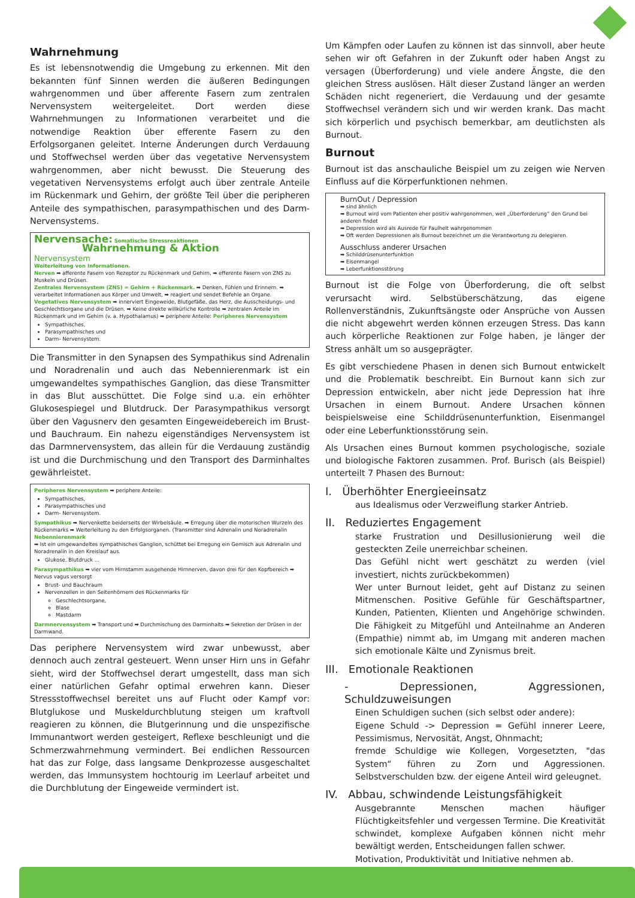Wahrnehmung
Es ist lebensnotwendig die Umgebung zu erkennen. Mit den bekannten fünf Sinnen werden die äußeren Bedingungen wahrgenommen und über afferente Fasern zum zentralen Nervensystem weitergeleitet. Dort werden diese Wahrnehmungen zu Informationen verarbeitet und die notwendige Reaktion über efferente Fasern zu den Erfolgsorganen geleitet. Interne Änderungen durch Verdauung und Stoffwechsel werden über das vegetative Nervensystem wahrgenommen, aber nicht bewusst. Die Steuerung des vegetativen Nervensystems erfolgt auch über zentrale Anteile im Rückenmark und Gehirn, der größte Teil über die peripheren Anteile des sympathischen, parasympathischen und des Darm-Nervensystems.
Nervensache: Somatische Stressreaktionen
Wahrnehmung & Aktion
Nervensystem
Weiterleitung von Informationen.
Nerven ➡ afferente Fasern von Rezeptor zu Rückenmark und Gehirn, ➡ efferente Fasern von ZNS zu Muskeln und Drüsen.
Zentrales Nervensystem (ZNS) = Gehirn + Rückenmark. ➡ Denken, Fühlen und Erinnern. ➡ verarbeitet Informationen aus Körper und Umwelt, ➡ reagiert und sendet Befehle an Organe.
Vegetatives Nervensystem ➡ innerviert Eingeweide, Blutgefäße, das Herz, die Ausscheidungs- und Geschlechtsorgane und die Drüsen. ➡ Keine direkte willkürliche Kontrolle ➡ zentralen Anteile im Rückenmark und im Gehirn (v. a. Hypothalamus) ➡ periphere Anteile: Peripheres Nervensystem
Sympathisches,
Parasympathisches und
Darm- Nervensystem.
Die Transmitter in den Synapsen des Sympathikus sind Adrenalin und Noradrenalin und auch das Nebennierenmark ist ein umgewandeltes sympathisches Ganglion, das diese Transmitter in das Blut ausschüttet. Die Folge sind u.a. ein erhöhter Glukosespiegel und Blutdruck. Der Parasympathikus versorgt über den Vagusnerv den gesamten Eingeweidebereich im Brust- und Bauchraum. Ein nahezu eigenständiges Nervensystem ist das Darmnervensystem, das allein für die Verdauung zuständig ist und die Durchmischung und den Transport des Darminhaltes gewährleistet.
Peripheres Nervensystem ➡ periphere Anteile:
Sympathisches,
Parasympathisches und
Darm- Nervensystem.
Sympathikus ➡ Nervenkette beiderseits der Wirbelsäule. ➡ Erregung über die motorischen Wurzeln des Rückenmarks ➡ Weiterleitung zu den Erfolgsorganen. (Transmitter sind Adrenalin und Noradrenalin
Nebennierenmark
➡ Ist ein umgewandeltes sympathisches Ganglion, schüttet bei Erregung ein Gemisch aus Adrenalin und Noradrenalin in den Kreislauf aus.
Glukose, Blutdruck ...
Parasympathikus ➡ vier vom Hirnstamm ausgehende Hirnnerven, davon drei für den Kopfbereich ➡ Nervus vagus versorgt
Brust- und Bauchraum
Nervenzellen in den Seitenhörnern des Rückenmarks für
Geschlechtsorgane,
Blase
Mastdarm
Darmnervensystem ➡ Transport und ➡ Durchmischung des Darminhalts ➡ Sekretion der Drüsen in der Darmwand.
Das periphere Nervensystem wird zwar unbewusst, aber dennoch auch zentral gesteuert. Wenn unser Hirn uns in Gefahr sieht, wird der Stoffwechsel derart umgestellt, dass man sich einer natürlichen Gefahr optimal erwehren kann. Dieser Stressstoffwechsel bereitet uns auf Flucht oder Kampf vor: Blutglukose und Muskeldurchblutung steigen um kraftvoll reagieren zu können, die Blutgerinnung und die unspezifische Immunantwort werden gesteigert, Reflexe beschleunigt und die Schmerzwahrnehmung vermindert. Bei endlichen Ressourcen hat das zur Folge, dass langsame Denkprozesse ausgeschaltet werden, das Immunsystem hochtourig im Leerlauf arbeitet und die Durchblutung der Eingeweide vermindert ist.
Um Kämpfen oder Laufen zu können ist das sinnvoll, aber heute sehen wir oft Gefahren in der Zukunft oder haben Angst zu versagen (Überforderung) und viele andere Ängste, die den gleichen Stress auslösen. Hält dieser Zustand länger an werden Schäden nicht regeneriert, die Verdauung und der gesamte Stoffwechsel verändern sich und wir werden krank. Das macht sich körperlich und psychisch bemerkbar, am deutlichsten als Burnout.
Burnout
Burnout ist das anschauliche Beispiel um zu zeigen wie Nerven Einfluss auf die Körperfunktionen nehmen.
BurnOut / Depression
➡ sind ähnlich
➡ Burnout wird vom Patienten eher positiv wahrgenommen, weil „Überforderung“ den Grund bei anderen findet
➡ Depression wird als Ausrede für Faulheit wahrgenommen
➡ Oft werden Depressionen als Burnout bezeichnet um die Verantwortung zu delegieren.
Ausschluss anderer Ursachen
➡ Schilddrüsenunterfunktion
➡ Eisenmangel
➡ Leberfunktionsstörung
Burnout ist die Folge von Überforderung, die oft selbst verursacht wird. Selbstüberschätzung, das eigene Rollenverständnis, Zukunftsängste oder Ansprüche von Aussen die nicht abgewehrt werden können erzeugen Stress. Das kann auch körperliche Reaktionen zur Folge haben, je länger der Stress anhält um so ausgeprägter.
Es gibt verschiedene Phasen in denen sich Burnout entwickelt und die Problematik beschreibt. Ein Burnout kann sich zur Depression entwickeln, aber nicht jede Depression hat ihre Ursachen in einem Burnout. Andere Ursachen können beispielsweise eine Schilddrüsenunterfunktion, Eisenmangel oder eine Leberfunktionsstörung sein.
Als Ursachen eines Burnout kommen psychologische, soziale und biologische Faktoren zusammen. Prof. Burisch (als Beispiel) unterteilt 7 Phasen des Burnout:
I. Überhöhter Energieeinsatz
aus Idealismus oder Verzweiflung starker Antrieb.
II. Reduziertes Engagement
starke Frustration und Desillusionierung weil die gesteckten Zeile unerreichbar scheinen.
Das Gefühl nicht wert geschätzt zu werden (viel investiert, nichts zurückbekommen)
Wer unter Burnout leidet, geht auf Distanz zu seinen Mitmenschen. Positive Gefühle für Geschäftspartner, Kunden, Patienten, Klienten und Angehörige schwinden. Die Fähigkeit zu Mitgefühl und Anteilnahme an Anderen (Empathie) nimmt ab, im Umgang mit anderen machen sich emotionale Kälte und Zynismus breit.
III. Emotionale Reaktionen
- Depressionen, Aggressionen, Schuldzuweisungen
Einen Schuldigen suchen (sich selbst oder andere):
Eigene Schuld -> Depression = Gefühl innerer Leere, Pessimismus, Nervosität, Angst, Ohnmacht;
fremde Schuldige wie Kollegen, Vorgesetzten, "das System“ führen zu Zorn und Aggressionen. Selbstverschulden bzw. der eigene Anteil wird geleugnet.
IV. Abbau, schwindende Leistungsfähigkeit
Ausgebrannte Menschen machen häufiger Flüchtigkeitsfehler und vergessen Termine. Die Kreativität schwindet, komplexe Aufgaben können nicht mehr bewältigt werden, Entscheidungen fallen schwer.
Motivation, Produktivität und Initiative nehmen ab.